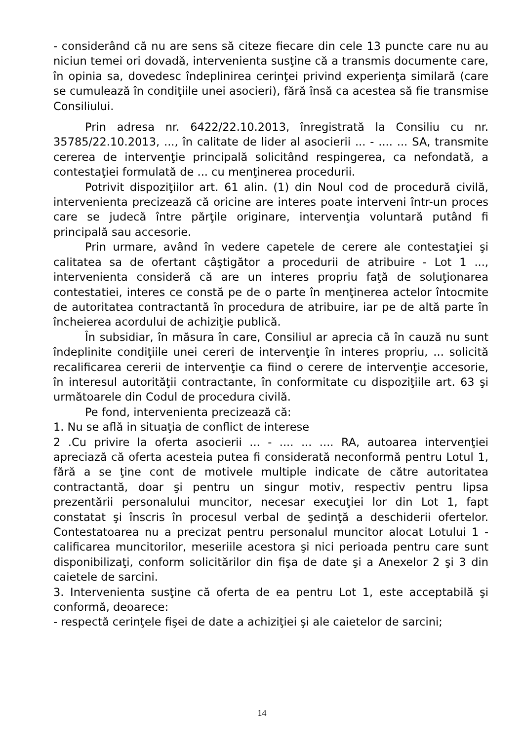- considerând că nu are sens să citeze fiecare din cele 13 puncte care nu au niciun temei ori dovadă, intervenienta susţine că a transmis documente care, în opinia sa, dovedesc îndeplinirea cerinţei privind experienţa similară (care se cumulează în condiţiile unei asocieri), fără însă ca acestea să fie transmise Consiliului.
Prin adresa nr. 6422/22.10.2013, înregistrată la Consiliu cu nr. 35785/22.10.2013, ..., în calitate de lider al asocierii ... - .... ... SA, transmite cererea de intervenţie principală solicitând respingerea, ca nefondată, a contestaţiei formulată de ... cu menţinerea procedurii.
Potrivit dispoziţiilor art. 61 alin. (1) din Noul cod de procedură civilă, intervenienta precizează că oricine are interes poate interveni într-un proces care se judecă între părţile originare, intervenţia voluntară putând fi principală sau accesorie.
Prin urmare, având în vedere capetele de cerere ale contestaţiei şi calitatea sa de ofertant câştigător a procedurii de atribuire - Lot 1 ..., intervenienta consideră că are un interes propriu faţă de soluţionarea contestatiei, interes ce constă pe de o parte în menţinerea actelor întocmite de autoritatea contractantă în procedura de atribuire, iar pe de altă parte în încheierea acordului de achiziţie publică.
În subsidiar, în măsura în care, Consiliul ar aprecia că în cauză nu sunt îndeplinite condiţiile unei cereri de intervenţie în interes propriu, ... solicită recalificarea cererii de intervenţie ca fiind o cerere de intervenţie accesorie, în interesul autorităţii contractante, în conformitate cu dispoziţiile art. 63 şi următoarele din Codul de procedura civilă.
Pe fond, intervenienta precizează că:
1. Nu se află in situaţia de conflict de interese
2 .Cu privire la oferta asocierii ... - .... ... .... RA, autoarea intervenţiei apreciază că oferta acesteia putea fi considerată neconformă pentru Lotul 1, fără a se ţine cont de motivele multiple indicate de către autoritatea contractantă, doar şi pentru un singur motiv, respectiv pentru lipsa prezentării personalului muncitor, necesar execuţiei lor din Lot 1, fapt constatat şi înscris în procesul verbal de şedinţă a deschiderii ofertelor. Contestatoarea nu a precizat pentru personalul muncitor alocat Lotului 1 - calificarea muncitorilor, meseriile acestora şi nici perioada pentru care sunt disponibilizaţi, conform solicitărilor din fişa de date şi a Anexelor 2 şi 3 din caietele de sarcini.
3. Intervenienta susţine că oferta de ea pentru Lot 1, este acceptabilă şi conformă, deoarece:
- respectă cerinţele fişei de date a achiziţiei şi ale caietelor de sarcini;
14